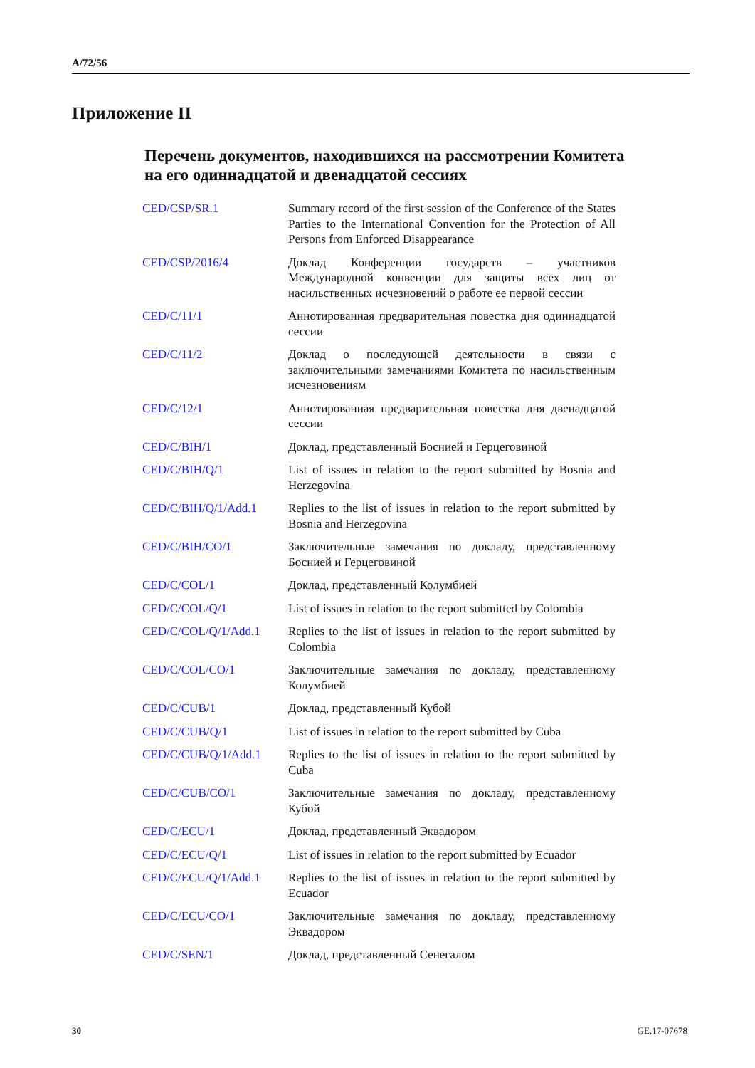A/72/56
Приложение II
Перечень документов, находившихся на рассмотрении Комитета на его одиннадцатой и двенадцатой сессиях
| CED/CSP/SR.1 | Summary record of the first session of the Conference of the States Parties to the International Convention for the Protection of All Persons from Enforced Disappearance |
| CED/CSP/2016/4 | Доклад Конференции государств – участников Международной конвенции для защиты всех лиц от насильственных исчезновений о работе ее первой сессии |
| CED/C/11/1 | Аннотированная предварительная повестка дня одиннадцатой сессии |
| CED/C/11/2 | Доклад о последующей деятельности в связи с заключительными замечаниями Комитета по насильственным исчезновениям |
| CED/C/12/1 | Аннотированная предварительная повестка дня двенадцатой сессии |
| CED/C/BIH/1 | Доклад, представленный Боснией и Герцеговиной |
| CED/C/BIH/Q/1 | List of issues in relation to the report submitted by Bosnia and Herzegovina |
| CED/C/BIH/Q/1/Add.1 | Replies to the list of issues in relation to the report submitted by Bosnia and Herzegovina |
| CED/C/BIH/CO/1 | Заключительные замечания по докладу, представленному Боснией и Герцеговиной |
| CED/C/COL/1 | Доклад, представленный Колумбией |
| CED/C/COL/Q/1 | List of issues in relation to the report submitted by Colombia |
| CED/C/COL/Q/1/Add.1 | Replies to the list of issues in relation to the report submitted by Colombia |
| CED/C/COL/CO/1 | Заключительные замечания по докладу, представленному Колумбией |
| CED/C/CUB/1 | Доклад, представленный Кубой |
| CED/C/CUB/Q/1 | List of issues in relation to the report submitted by Cuba |
| CED/C/CUB/Q/1/Add.1 | Replies to the list of issues in relation to the report submitted by Cuba |
| CED/C/CUB/CO/1 | Заключительные замечания по докладу, представленному Кубой |
| CED/C/ECU/1 | Доклад, представленный Эквадором |
| CED/C/ECU/Q/1 | List of issues in relation to the report submitted by Ecuador |
| CED/C/ECU/Q/1/Add.1 | Replies to the list of issues in relation to the report submitted by Ecuador |
| CED/C/ECU/CO/1 | Заключительные замечания по докладу, представленному Эквадором |
| CED/C/SEN/1 | Доклад, представленный Сенегалом |
30 GE.17-07678